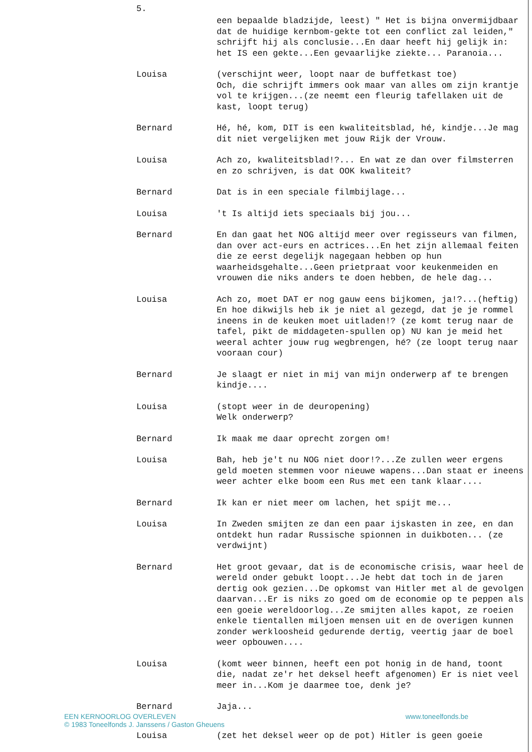5.
een bepaalde bladzijde, leest) " Het is bijna onvermijdbaar dat de huidige kernbom-gekte tot een conflict zal leiden," schrijft hij als conclusie...En daar heeft hij gelijk in: het IS een gekte...Een gevaarlijke ziekte... Paranoia...
Louisa (verschijnt weer, loopt naar de buffetkast toe)
Och, die schrijft immers ook maar van alles om zijn krantje vol te krijgen...(ze neemt een fleurig tafellaken uit de kast, loopt terug)
Bernard Hé, hé, kom, DIT is een kwaliteitsblad, hé, kindje...Je mag dit niet vergelijken met jouw Rijk der Vrouw.
Louisa Ach zo, kwaliteitsblad!?... En wat ze dan over filmsterren en zo schrijven, is dat OOK kwaliteit?
Bernard Dat is in een speciale filmbijlage...
Louisa 't Is altijd iets speciaals bij jou...
Bernard En dan gaat het NOG altijd meer over regisseurs van filmen, dan over act-eurs en actrices...En het zijn allemaal feiten die ze eerst degelijk nagegaan hebben op hun waarheidsgehalte...Geen prietpraat voor keukenmeiden en vrouwen die niks anders te doen hebben, de hele dag...
Louisa Ach zo, moet DAT er nog gauw eens bijkomen, ja!?...(heftig) En hoe dikwijls heb ik je niet al gezegd, dat je je rommel ineens in de keuken moet uitladen!? (ze komt terug naar de tafel, pikt de middageten-spullen op) NU kan je meid het weeral achter jouw rug wegbrengen, hé? (ze loopt terug naar vooraan cour)
Bernard Je slaagt er niet in mij van mijn onderwerp af te brengen kindje....
Louisa (stopt weer in de deuropening)
Welk onderwerp?
Bernard Ik maak me daar oprecht zorgen om!
Louisa Bah, heb je't nu NOG niet door!?...Ze zullen weer ergens geld moeten stemmen voor nieuwe wapens...Dan staat er ineens weer achter elke boom een Rus met een tank klaar....
Bernard Ik kan er niet meer om lachen, het spijt me...
Louisa In Zweden smijten ze dan een paar ijskasten in zee, en dan ontdekt hun radar Russische spionnen in duikboten... (ze verdwijnt)
Bernard Het groot gevaar, dat is de economische crisis, waar heel de wereld onder gebukt loopt...Je hebt dat toch in de jaren dertig ook gezien...De opkomst van Hitler met al de gevolgen daarvan...Er is niks zo goed om de economie op te peppen als een goeie wereldoorlog...Ze smijten alles kapot, ze roeien enkele tientallen miljoen mensen uit en de overigen kunnen zonder werkloosheid gedurende dertig, veertig jaar de boel weer opbouwen....
Louisa (komt weer binnen, heeft een pot honig in de hand, toont die, nadat ze'r het deksel heeft afgenomen) Er is niet veel meer in...Kom je daarmee toe, denk je?
Bernard Jaja...
EEN KERNOORLOG OVERLEVEN
© 1983 Toneelfonds J. Janssens / Gaston Gheuens
www.toneelfonds.be
Louisa (zet het deksel weer op de pot) Hitler is geen goeie